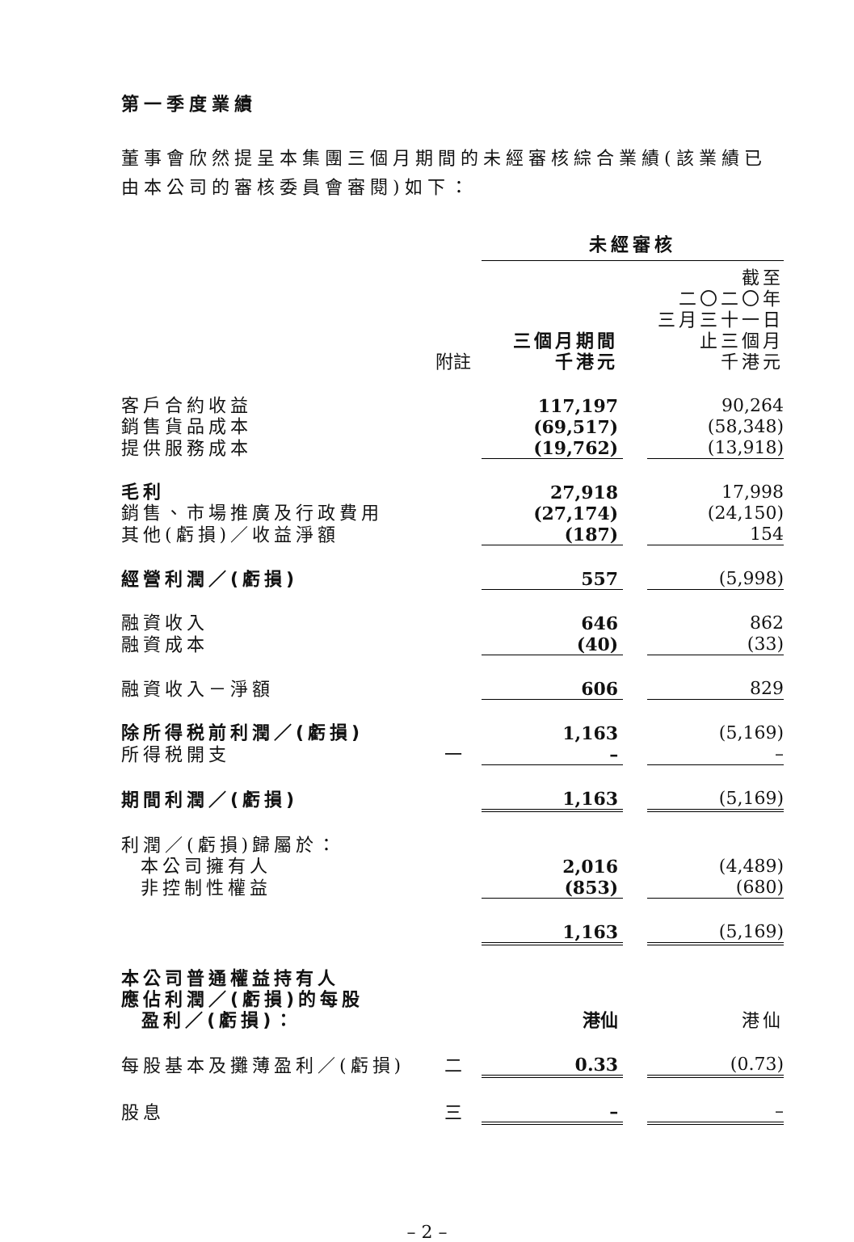第一季度業績
董事會欣然提呈本集團三個月期間的未經審核綜合業績(該業績已由本公司的審核委員會審閱)如下：
| | | 未經審核 | | |
| | 附註 | 三個月期間 千港元 | | 截至 二〇二〇年 三月三十一日 止三個月 千港元 |
| 客戶合約收益 | | 117,197 | | 90,264 |
| 銷售貨品成本 | | (69,517) | | (58,348) |
| 提供服務成本 | | (19,762) | | (13,918) |
| 毛利 | | 27,918 | | 17,998 |
| 銷售、市場推廣及行政費用 | | (27,174) | | (24,150) |
| 其他(虧損)／收益淨額 | | (187) | | 154 |
| 經營利潤／(虧損) | | 557 | | (5,998) |
| 融資收入 | | 646 | | 862 |
| 融資成本 | | (40) | | (33) |
| 融資收入－淨額 | | 606 | | 829 |
| 除所得税前利潤／(虧損) | | 1,163 | | (5,169) |
| 所得税開支 | 一 | – | | – |
| 期間利潤／(虧損) | | 1,163 | | (5,169) |
| 利潤／(虧損)歸屬於： | | | | |
| 本公司擁有人 | | 2,016 | | (4,489) |
| 非控制性權益 | | (853) | | (680) |
| | | 1,163 | | (5,169) |
| 本公司普通權益持有人 應佔利潤／(虧損)的每股 盈利／(虧損)： | | 港仙 | | 港仙 |
| 每股基本及攤薄盈利／(虧損) | 二 | 0.33 | | (0.73) |
| 股息 | 三 | – | | – |
– 2 –